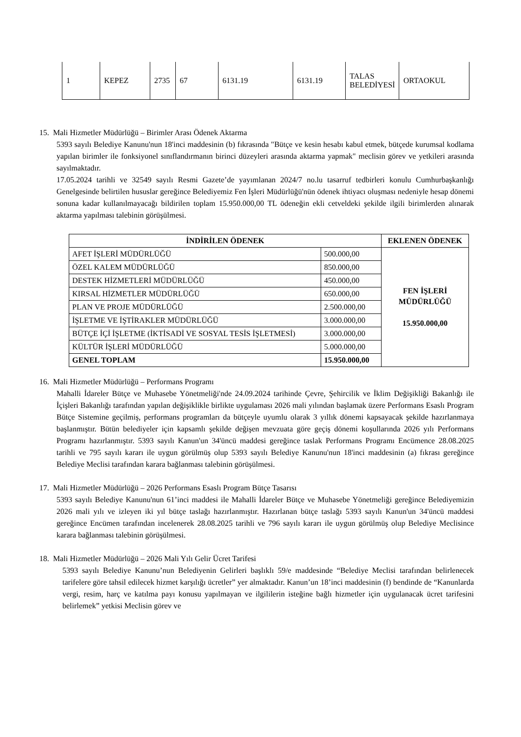| 1 | KEPEZ | 2735 | 67 | 6131.19 | 6131.19 | TALAS BELEDİYESİ | ORTAOKUL |
15. Mali Hizmetler Müdürlüğü – Birimler Arası Ödenek Aktarma
5393 sayılı Belediye Kanunu'nun 18'inci maddesinin (b) fıkrasında "Bütçe ve kesin hesabı kabul etmek, bütçede kurumsal kodlama yapılan birimler ile fonksiyonel sınıflandırmanın birinci düzeyleri arasında aktarma yapmak" meclisin görev ve yetkileri arasında sayılmaktadır.
17.05.2024 tarihli ve 32549 sayılı Resmi Gazete’de yayımlanan 2024/7 no.lu tasarruf tedbirleri konulu Cumhurbaşkanlığı Genelgesinde belirtilen hususlar gereğince Belediyemiz Fen İşleri Müdürlüğü'nün ödenek ihtiyacı oluşması nedeniyle hesap dönemi sonuna kadar kullanılmayacağı bildirilen toplam 15.950.000,00 TL ödeneğin ekli cetveldeki şekilde ilgili birimlerden alınarak aktarma yapılması talebinin görüşülmesi.
| İNDİRİLEN ÖDENEK | | EKLENEN ÖDENEK |
| --- | --- | --- |
| AFET İŞLERİ MÜDÜRLÜĞÜ | 500.000,00 | FEN İŞLERİ MÜDÜRLÜĞÜ 15.950.000,00 |
| ÖZEL KALEM MÜDÜRLÜĞÜ | 850.000,00 | |
| DESTEK HİZMETLERİ MÜDÜRLÜĞÜ | 450.000,00 | |
| KIRSAL HİZMETLER MÜDÜRLÜĞÜ | 650.000,00 | |
| PLAN VE PROJE MÜDÜRLÜĞÜ | 2.500.000,00 | |
| İŞLETME VE İŞTİRAKLER MÜDÜRLÜĞÜ | 3.000.000,00 | |
| BÜTÇE İÇİ İŞLETME (İKTİSADİ VE SOSYAL TESİS İŞLETMESİ) | 3.000.000,00 | |
| KÜLTÜR İŞLERİ MÜDÜRLÜĞÜ | 5.000.000,00 | |
| GENEL TOPLAM | 15.950.000,00 | |
16. Mali Hizmetler Müdürlüğü – Performans Programı
Mahalli İdareler Bütçe ve Muhasebe Yönetmeliği'nde 24.09.2024 tarihinde Çevre, Şehircilik ve İklim Değişikliği Bakanlığı ile İçişleri Bakanlığı tarafından yapılan değişiklikle birlikte uygulaması 2026 mali yılından başlamak üzere Performans Esaslı Program Bütçe Sistemine geçilmiş, performans programları da bütçeyle uyumlu olarak 3 yıllık dönemi kapsayacak şekilde hazırlanmaya başlanmıştır. Bütün belediyeler için kapsamlı şekilde değişen mevzuata göre geçiş dönemi koşullarında 2026 yılı Performans Programı hazırlanmıştır. 5393 sayılı Kanun'un 34'üncü maddesi gereğince taslak Performans Programı Encümence 28.08.2025 tarihli ve 795 sayılı kararı ile uygun görülmüş olup 5393 sayılı Belediye Kanunu'nun 18'inci maddesinin (a) fıkrası gereğince Belediye Meclisi tarafından karara bağlanması talebinin görüşülmesi.
17. Mali Hizmetler Müdürlüğü – 2026 Performans Esaslı Program Bütçe Tasarısı
5393 sayılı Belediye Kanunu'nun 61’inci maddesi ile Mahalli İdareler Bütçe ve Muhasebe Yönetmeliği gereğince Belediyemizin 2026 mali yılı ve izleyen iki yıl bütçe taslağı hazırlanmıştır. Hazırlanan bütçe taslağı 5393 sayılı Kanun'un 34'üncü maddesi gereğince Encümen tarafından incelenerek 28.08.2025 tarihli ve 796 sayılı kararı ile uygun görülmüş olup Belediye Meclisince karara bağlanması talebinin görüşülmesi.
18. Mali Hizmetler Müdürlüğü – 2026 Mali Yılı Gelir Ücret Tarifesi
5393 sayılı Belediye Kanunu’nun Belediyenin Gelirleri başlıklı 59/e maddesinde “Belediye Meclisi tarafından belirlenecek tarifelere göre tahsil edilecek hizmet karşılığı ücretler” yer almaktadır. Kanun’un 18’inci maddesinin (f) bendinde de “Kanunlarda vergi, resim, harç ve katılma payı konusu yapılmayan ve ilgililerin isteğine bağlı hizmetler için uygulanacak ücret tarifesini belirlemek” yetkisi Meclisin görev ve